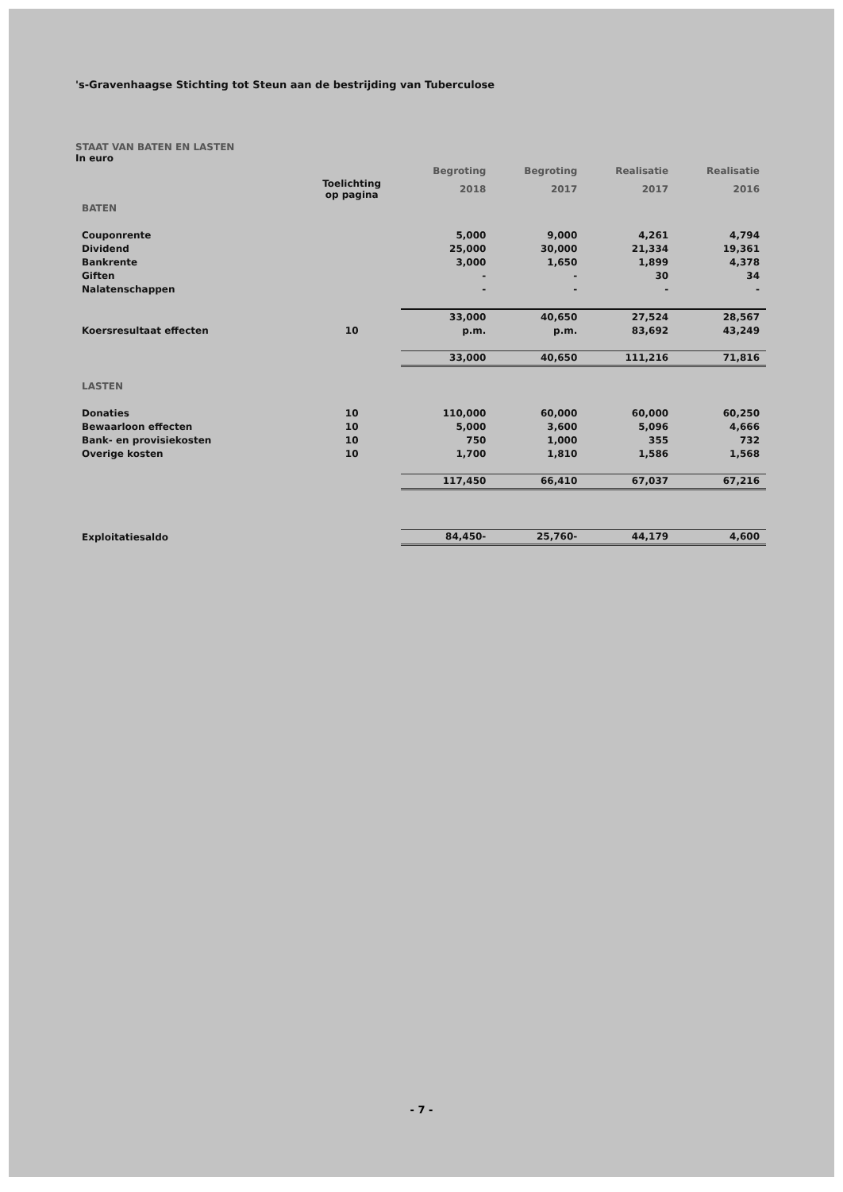's-Gravenhaagse Stichting tot Steun aan de bestrijding van Tuberculose
STAAT VAN BATEN EN LASTEN
In euro
| | | Begroting | Begroting | Realisatie | Realisatie |
| | Toelichting op pagina | 2018 | 2017 | 2017 | 2016 |
| BATEN | | | | | |
| Couponrente | | 5,000 | 9,000 | 4,261 | 4,794 |
| Dividend | | 25,000 | 30,000 | 21,334 | 19,361 |
| Bankrente | | 3,000 | 1,650 | 1,899 | 4,378 |
| Giften | | - | - | 30 | 34 |
| Nalatenschappen | | - | - | - | - |
| | | 33,000 | 40,650 | 27,524 | 28,567 |
| Koersresultaat effecten | 10 | p.m. | p.m. | 83,692 | 43,249 |
| | | 33,000 | 40,650 | 111,216 | 71,816 |
| LASTEN | | | | | |
| Donaties | 10 | 110,000 | 60,000 | 60,000 | 60,250 |
| Bewaarloon effecten | 10 | 5,000 | 3,600 | 5,096 | 4,666 |
| Bank- en provisiekosten | 10 | 750 | 1,000 | 355 | 732 |
| Overige kosten | 10 | 1,700 | 1,810 | 1,586 | 1,568 |
| | | 117,450 | 66,410 | 67,037 | 67,216 |
| Exploitatiesaldo | | 84,450- | 25,760- | 44,179 | 4,600 |
- 7 -